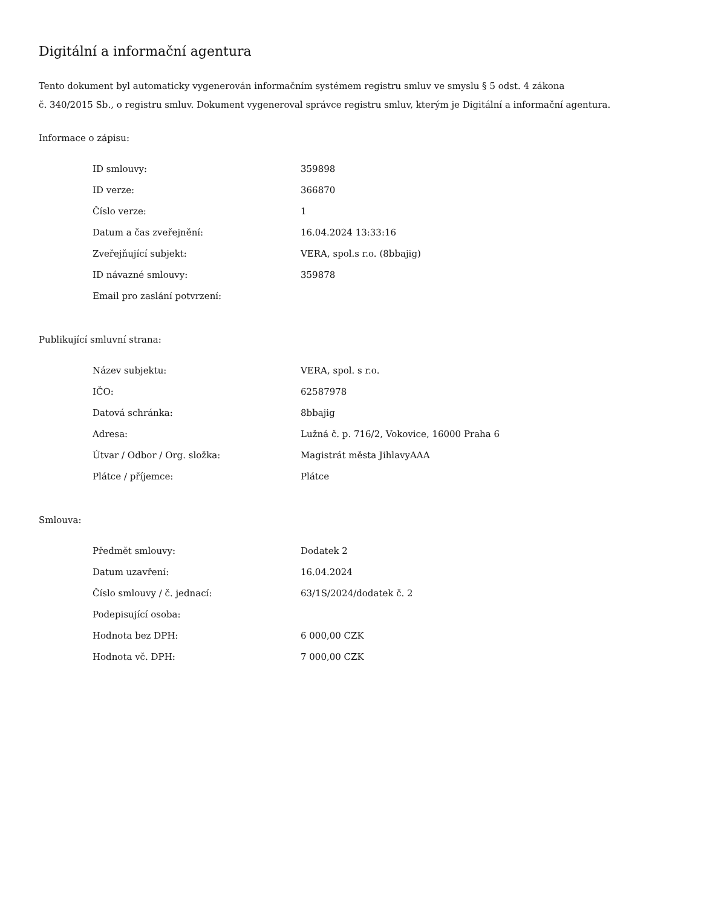Digitální a informační agentura
Tento dokument byl automaticky vygenerován informačním systémem registru smluv ve smyslu § 5 odst. 4 zákona
č. 340/2015 Sb., o registru smluv. Dokument vygeneroval správce registru smluv, kterým je Digitální a informační agentura.
Informace o zápisu:
| ID smlouvy: | 359898 |
| ID verze: | 366870 |
| Číslo verze: | 1 |
| Datum a čas zveřejnění: | 16.04.2024 13:33:16 |
| Zveřejňující subjekt: | VERA, spol.s r.o. (8bbajig) |
| ID návazné smlouvy: | 359878 |
| Email pro zaslání potvrzení: | |
Publikující smluvní strana:
| Název subjektu: | VERA, spol. s r.o. |
| IČO: | 62587978 |
| Datová schránka: | 8bbajig |
| Adresa: | Lužná č. p. 716/2, Vokovice, 16000 Praha 6 |
| Útvar / Odbor / Org. složka: | Magistrát města JihlavyAAA |
| Plátce / příjemce: | Plátce |
Smlouva:
| Předmět smlouvy: | Dodatek 2 |
| Datum uzavření: | 16.04.2024 |
| Číslo smlouvy / č. jednací: | 63/1S/2024/dodatek č. 2 |
| Podepisující osoba: | |
| Hodnota bez DPH: | 6 000,00 CZK |
| Hodnota vč. DPH: | 7 000,00 CZK |